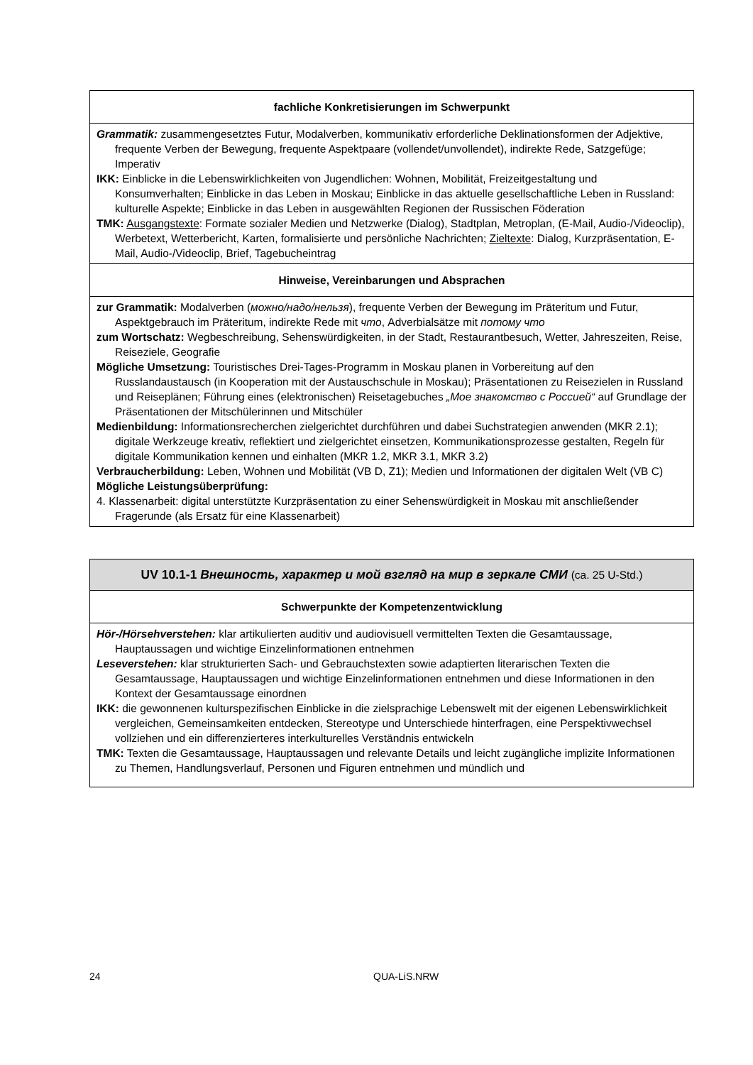| fachliche Konkretisierungen im Schwerpunkt |
| --- |
| Grammatik: zusammengesetztes Futur, Modalverben, kommunikativ erforderliche Deklinationsformen der Adjektive, frequente Verben der Bewegung, frequente Aspektpaare (vollendet/unvollendet), indirekte Rede, Satzgefüge; Imperativ IKK: Einblicke in die Lebenswirklichkeiten von Jugendlichen: Wohnen, Mobilität, Freizeitgestaltung und Konsumverhalten; Einblicke in das Leben in Moskau; Einblicke in das aktuelle gesellschaftliche Leben in Russland: kulturelle Aspekte; Einblicke in das Leben in ausgewählten Regionen der Russischen Föderation TMK: Ausgangstexte : Formate sozialer Medien und Netzwerke (Dialog), Stadtplan, Metroplan, (E-Mail, Audio-/Videoclip), Werbetext, Wetterbericht, Karten, formalisierte und persönliche Nachrichten; Zieltexte : Dialog, Kurzpräsentation, E-Mail, Audio-/Videoclip, Brief, Tagebucheintrag |
| Hinweise, Vereinbarungen und Absprachen |
| zur Grammatik: Modalverben ( можно/надо/нельзя ), frequente Verben der Bewegung im Präteritum und Futur, Aspektgebrauch im Präteritum, indirekte Rede mit что , Adverbialsätze mit потому что zum Wortschatz: Wegbeschreibung, Sehenswürdigkeiten, in der Stadt, Restaurantbesuch, Wetter, Jahreszeiten, Reise, Reiseziele, Geografie Mögliche Umsetzung: Touristisches Drei-Tages-Programm in Moskau planen in Vorbereitung auf den Russlandaustausch (in Kooperation mit der Austauschschule in Moskau); Präsentationen zu Reisezielen in Russland und Reiseplänen; Führung eines (elektronischen) Reisetagebuches „Мое знакомство с Россией“ auf Grundlage der Präsentationen der Mitschülerinnen und Mitschüler Medienbildung: Informationsrecherchen zielgerichtet durchführen und dabei Suchstrategien anwenden (MKR 2.1); digitale Werkzeuge kreativ, reflektiert und zielgerichtet einsetzen, Kommunikationsprozesse gestalten, Regeln für digitale Kommunikation kennen und einhalten (MKR 1.2, MKR 3.1, MKR 3.2) Verbraucherbildung: Leben, Wohnen und Mobilität (VB D, Z1); Medien und Informationen der digitalen Welt (VB C) Mögliche Leistungsüberprüfung: 4. Klassenarbeit: digital unterstützte Kurzpräsentation zu einer Sehenswürdigkeit in Moskau mit anschließender Fragerunde (als Ersatz für eine Klassenarbeit) |
| UV 10.1-1 Внешность, характер и мой взгляд на мир в зеркале СМИ (ca. 25 U-Std.) |
| --- |
| Schwerpunkte der Kompetenzentwicklung |
| Hör-/Hörsehverstehen: klar artikulierten auditiv und audiovisuell vermittelten Texten die Gesamtaussage, Hauptaussagen und wichtige Einzelinformationen entnehmen Leseverstehen: klar strukturierten Sach- und Gebrauchstexten sowie adaptierten literarischen Texten die Gesamtaussage, Hauptaussagen und wichtige Einzelinformationen entnehmen und diese Informationen in den Kontext der Gesamtaussage einordnen IKK: die gewonnenen kulturspezifischen Einblicke in die zielsprachige Lebenswelt mit der eigenen Lebenswirklichkeit vergleichen, Gemeinsamkeiten entdecken, Stereotype und Unterschiede hinterfragen, eine Perspektivwechsel vollziehen und ein differenzierteres interkulturelles Verständnis entwickeln TMK: Texten die Gesamtaussage, Hauptaussagen und relevante Details und leicht zugängliche implizite Informationen zu Themen, Handlungsverlauf, Personen und Figuren entnehmen und mündlich und |
24 QUA-LiS.NRW